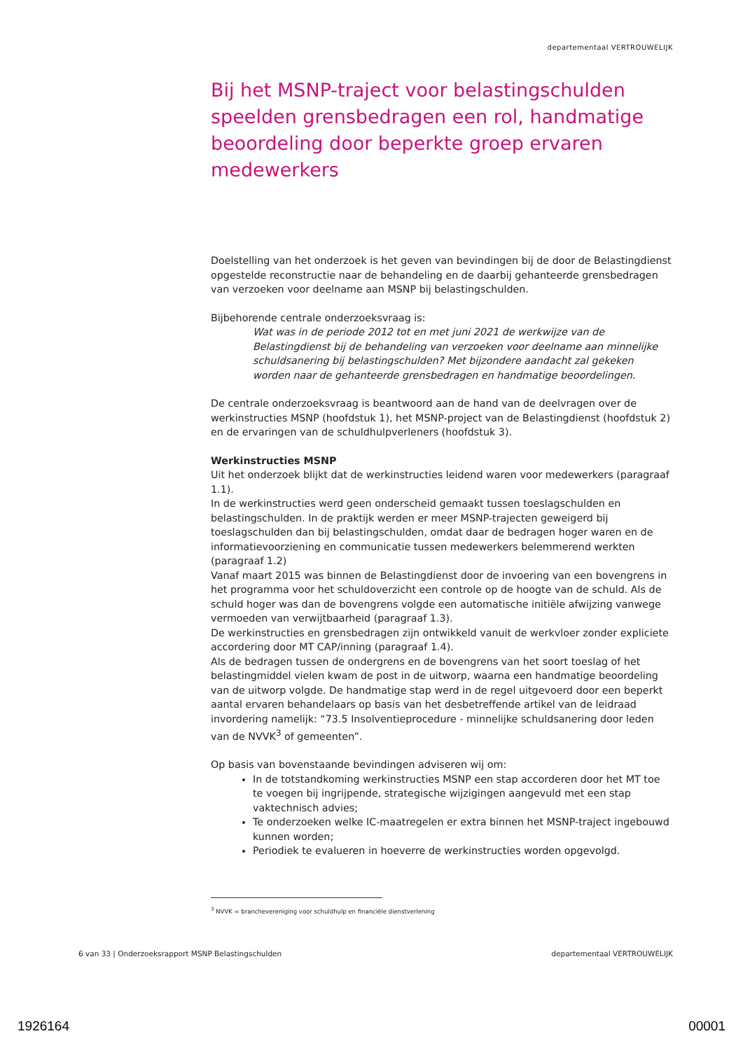departementaal VERTROUWELIJK
Bij het MSNP-traject voor belastingschulden speelden grensbedragen een rol, handmatige beoordeling door beperkte groep ervaren medewerkers
Doelstelling van het onderzoek is het geven van bevindingen bij de door de Belastingdienst opgestelde reconstructie naar de behandeling en de daarbij gehanteerde grensbedragen van verzoeken voor deelname aan MSNP bij belastingschulden.
Bijbehorende centrale onderzoeksvraag is:
Wat was in de periode 2012 tot en met juni 2021 de werkwijze van de Belastingdienst bij de behandeling van verzoeken voor deelname aan minnelijke schuldsanering bij belastingschulden? Met bijzondere aandacht zal gekeken worden naar de gehanteerde grensbedragen en handmatige beoordelingen.
De centrale onderzoeksvraag is beantwoord aan de hand van de deelvragen over de werkinstructies MSNP (hoofdstuk 1), het MSNP-project van de Belastingdienst (hoofdstuk 2) en de ervaringen van de schuldhulpverleners (hoofdstuk 3).
Werkinstructies MSNP
Uit het onderzoek blijkt dat de werkinstructies leidend waren voor medewerkers (paragraaf 1.1).
In de werkinstructies werd geen onderscheid gemaakt tussen toeslagschulden en belastingschulden. In de praktijk werden er meer MSNP-trajecten geweigerd bij toeslagschulden dan bij belastingschulden, omdat daar de bedragen hoger waren en de informatievoorziening en communicatie tussen medewerkers belemmerend werkten (paragraaf 1.2)
Vanaf maart 2015 was binnen de Belastingdienst door de invoering van een bovengrens in het programma voor het schuldoverzicht een controle op de hoogte van de schuld. Als de schuld hoger was dan de bovengrens volgde een automatische initiële afwijzing vanwege vermoeden van verwijtbaarheid (paragraaf 1.3).
De werkinstructies en grensbedragen zijn ontwikkeld vanuit de werkvloer zonder expliciete accordering door MT CAP/inning (paragraaf 1.4).
Als de bedragen tussen de ondergrens en de bovengrens van het soort toeslag of het belastingmiddel vielen kwam de post in de uitworp, waarna een handmatige beoordeling van de uitworp volgde. De handmatige stap werd in de regel uitgevoerd door een beperkt aantal ervaren behandelaars op basis van het desbetreffende artikel van de leidraad invordering namelijk: “73.5 Insolventieprocedure - minnelijke schuldsanering door leden van de NVVK<sup>3</sup> of gemeenten”.
Op basis van bovenstaande bevindingen adviseren wij om:
In de totstandkoming werkinstructies MSNP een stap accorderen door het MT toe te voegen bij ingrijpende, strategische wijzigingen aangevuld met een stap vaktechnisch advies;
Te onderzoeken welke IC-maatregelen er extra binnen het MSNP-traject ingebouwd kunnen worden;
Periodiek te evalueren in hoeverre de werkinstructies worden opgevolgd.
<sup>3</sup> NVVK = branchevereniging voor schuldhulp en financiële dienstverlening
6 van 33 | Onderzoeksrapport MSNP Belastingschulden departementaal VERTROUWELIJK
1926164 00001